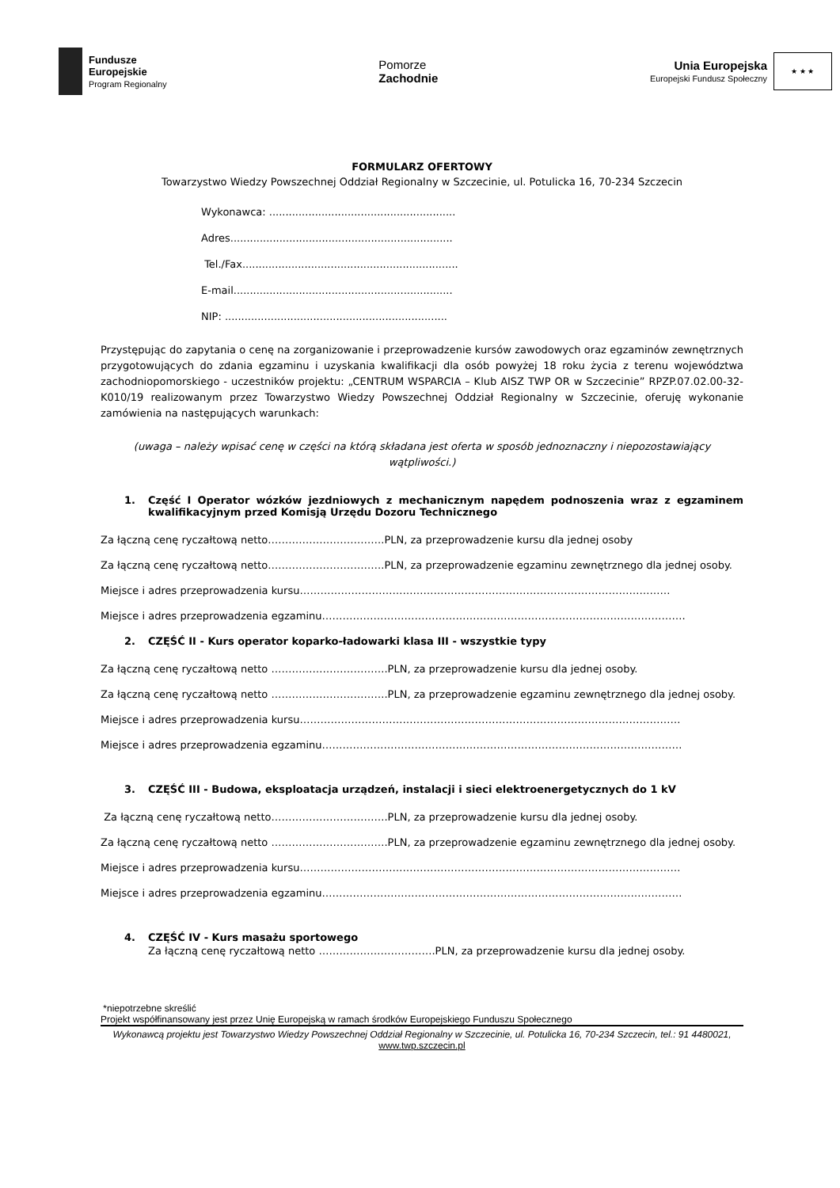Fundusze
Europejskie
Program Regionalny
Pomorze
Zachodnie
Unia Europejska
Europejski Fundusz Społeczny
★ ★ ★
FORMULARZ OFERTOWY
Towarzystwo Wiedzy Powszechnej Oddział Regionalny w Szczecinie, ul. Potulicka 16, 70-234 Szczecin
Wykonawca: .........................................................
Adres....................................................................
Tel./Fax..................................................................
E-mail...................................................................
NIP: ....................................................................
Przystępując do zapytania o cenę na zorganizowanie i przeprowadzenie kursów zawodowych oraz egzaminów zewnętrznych przygotowujących do zdania egzaminu i uzyskania kwalifikacji dla osób powyżej 18 roku życia z terenu województwa zachodniopomorskiego - uczestników projektu: „CENTRUM WSPARCIA – Klub AISZ TWP OR w Szczecinie” RPZP.07.02.00-32-K010/19 realizowanym przez Towarzystwo Wiedzy Powszechnej Oddział Regionalny w Szczecinie, oferuję wykonanie zamówienia na następujących warunkach:
(uwaga – należy wpisać cenę w części na którą składana jest oferta w sposób jednoznaczny i niepozostawiający wątpliwości.)
1. Część I Operator wózków jezdniowych z mechanicznym napędem podnoszenia wraz z egzaminem kwalifikacyjnym przed Komisją Urzędu Dozoru Technicznego
Za łączną cenę ryczałtową netto…………………………….PLN, za przeprowadzenie kursu dla jednej osoby
Za łączną cenę ryczałtową netto…………………………….PLN, za przeprowadzenie egzaminu zewnętrznego dla jednej osoby.
Miejsce i adres przeprowadzenia kursu………………………………………………………………………………………………
Miejsce i adres przeprowadzenia egzaminu…………………………………………………………………………………………….
2. CZĘŚĆ II - Kurs operator koparko-ładowarki klasa III - wszystkie typy
Za łączną cenę ryczałtową netto …………………………….PLN, za przeprowadzenie kursu dla jednej osoby.
Za łączną cenę ryczałtową netto …………………………….PLN, za przeprowadzenie egzaminu zewnętrznego dla jednej osoby.
Miejsce i adres przeprowadzenia kursu…………………………………………………………………………………………………
Miejsce i adres przeprowadzenia egzaminu……………………………………………………………………………………………
3. CZĘŚĆ III - Budowa, eksploatacja urządzeń, instalacji i sieci elektroenergetycznych do 1 kV
Za łączną cenę ryczałtową netto…………………………….PLN, za przeprowadzenie kursu dla jednej osoby.
Za łączną cenę ryczałtową netto …………………………….PLN, za przeprowadzenie egzaminu zewnętrznego dla jednej osoby.
Miejsce i adres przeprowadzenia kursu…………………………………………………………………………………………………
Miejsce i adres przeprowadzenia egzaminu……………………………………………………………………………………………
4. CZĘŚĆ IV - Kurs masażu sportowego
Za łączną cenę ryczałtową netto …………………………….PLN, za przeprowadzenie kursu dla jednej osoby.
*niepotrzebne skreślić
Projekt współfinansowany jest przez Unię Europejską w ramach środków Europejskiego Funduszu Społecznego
Wykonawcą projektu jest Towarzystwo Wiedzy Powszechnej Oddział Regionalny w Szczecinie, ul. Potulicka 16, 70-234 Szczecin, tel.: 91 4480021,
www.twp.szczecin.pl